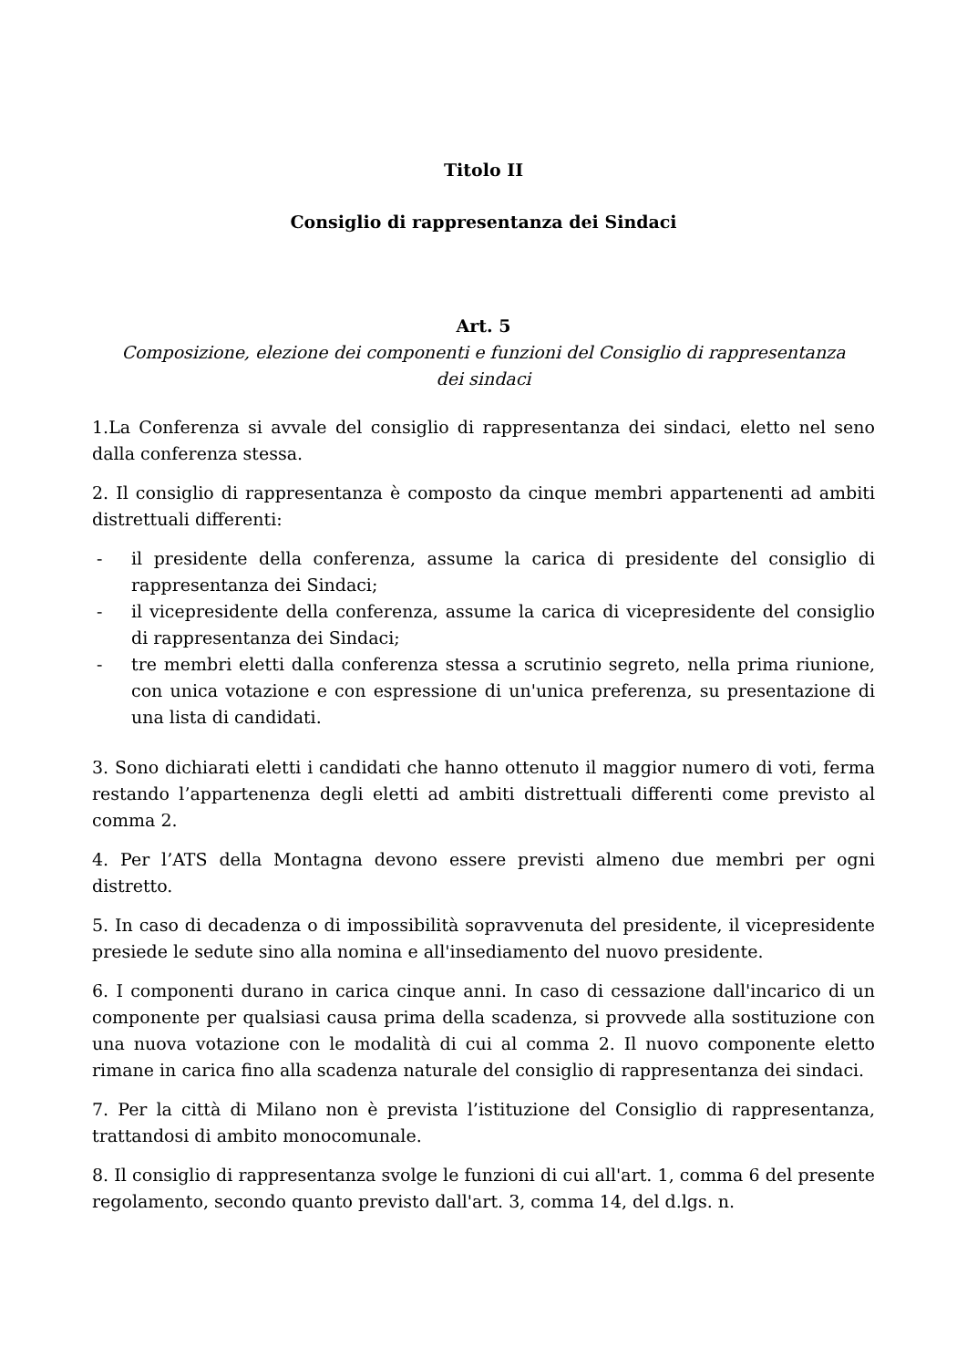Titolo II
Consiglio di rappresentanza dei Sindaci
Art. 5
Composizione, elezione dei componenti e funzioni del Consiglio di rappresentanza
dei sindaci
1.La Conferenza si avvale del consiglio di rappresentanza dei sindaci, eletto nel seno dalla conferenza stessa.
2. Il consiglio di rappresentanza è composto da cinque membri appartenenti ad ambiti distrettuali differenti:
- il presidente della conferenza, assume la carica di presidente del consiglio di rappresentanza dei Sindaci;
- il vicepresidente della conferenza, assume la carica di vicepresidente del consiglio di rappresentanza dei Sindaci;
- tre membri eletti dalla conferenza stessa a scrutinio segreto, nella prima riunione, con unica votazione e con espressione di un'unica preferenza, su presentazione di una lista di candidati.
3. Sono dichiarati eletti i candidati che hanno ottenuto il maggior numero di voti, ferma restando l’appartenenza degli eletti ad ambiti distrettuali differenti come previsto al comma 2.
4. Per l’ATS della Montagna devono essere previsti almeno due membri per ogni distretto.
5. In caso di decadenza o di impossibilità sopravvenuta del presidente, il vicepresidente presiede le sedute sino alla nomina e all'insediamento del nuovo presidente.
6. I componenti durano in carica cinque anni. In caso di cessazione dall'incarico di un componente per qualsiasi causa prima della scadenza, si provvede alla sostituzione con una nuova votazione con le modalità di cui al comma 2. Il nuovo componente eletto rimane in carica fino alla scadenza naturale del consiglio di rappresentanza dei sindaci.
7. Per la città di Milano non è prevista l’istituzione del Consiglio di rappresentanza, trattandosi di ambito monocomunale.
8. Il consiglio di rappresentanza svolge le funzioni di cui all'art. 1, comma 6 del presente regolamento, secondo quanto previsto dall'art. 3, comma 14, del d.lgs. n.